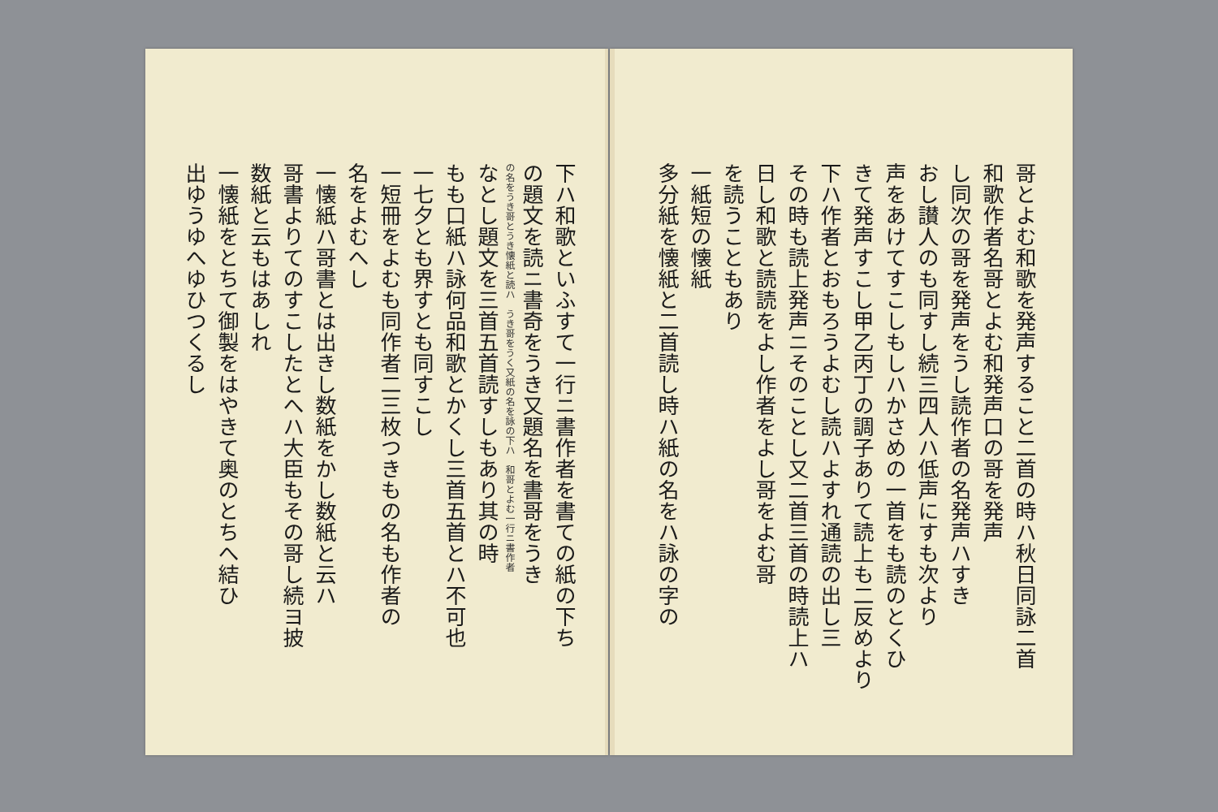哥とよむ和歌を発声すること二首の時ハ秋日同詠二首
和歌作者名哥とよむ和発声口の哥を発声
し同次の哥を発声をうし読作者の名発声ハすき
おし讃人のも同すし続三四人ハ低声にすも次より
声をあけてすこしもしハかさめの一首をも読のとくひ
きて発声すこし甲乙丙丁の調子ありて読上も二反めより
下ハ作者とおもろうよむし読ハよすれ通読の出し三
その時も読上発声ニそのことし又二首三首の時読上ハ
日し和歌と読読をよし作者をよし哥をよむ哥
を読うこともあり
一紙短の懐紙
多分紙を懐紙と二首読し時ハ紙の名をハ詠の字の
下ハ和歌といふすて一行ニ書作者を書ての紙の下ち
の題文を読ニ書奇をうき又題名を書哥をうき
の名をうき哥とうき懐紙と読ハ　うき哥をうく又紙の名を詠の下ハ　和哥とよむ一行ニ書作者
なとし題文を三首五首読すしもあり其の時
もも口紙ハ詠何品和歌とかくし三首五首とハ不可也
一七夕とも界すとも同すこし
一短冊をよむも同作者二三枚つきもの名も作者の
名をよむへし
一懐紙ハ哥書とは出きし数紙をかし数紙と云ハ
哥書よりてのすこしたとへハ大臣もその哥し続ヨ披
数紙と云もはあしれ
一懐紙をとちて御製をはやきて奥のとちへ結ひ
出ゆうゆへゆひつくるし